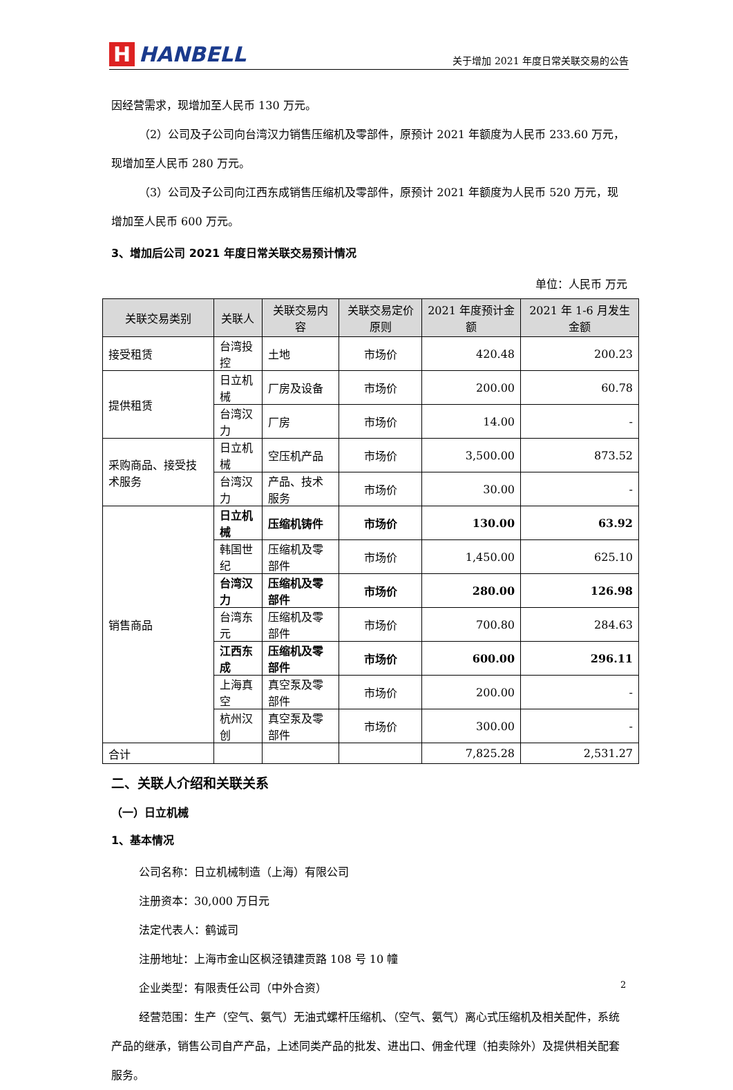H HANBELL
关于增加 2021 年度日常关联交易的公告
因经营需求，现增加至人民币 130 万元。
（2）公司及子公司向台湾汉力销售压缩机及零部件，原预计 2021 年额度为人民币 233.60 万元，现增加至人民币 280 万元。
（3）公司及子公司向江西东成销售压缩机及零部件，原预计 2021 年额度为人民币 520 万元，现增加至人民币 600 万元。
3、增加后公司 2021 年度日常关联交易预计情况
单位：人民币 万元
| 关联交易类别 | 关联人 | 关联交易内容 | 关联交易定价原则 | 2021 年度预计金额 | 2021 年 1-6 月发生金额 |
| --- | --- | --- | --- | --- | --- |
| 接受租赁 | 台湾投控 | 土地 | 市场价 | 420.48 | 200.23 |
| 提供租赁 | 日立机械 | 厂房及设备 | 市场价 | 200.00 | 60.78 |
| | 台湾汉力 | 厂房 | 市场价 | 14.00 | - |
| 采购商品、接受技术服务 | 日立机械 | 空压机产品 | 市场价 | 3,500.00 | 873.52 |
| | 台湾汉力 | 产品、技术服务 | 市场价 | 30.00 | - |
| 销售商品 | 日立机械 | 压缩机铸件 | 市场价 | 130.00 | 63.92 |
| | 韩国世纪 | 压缩机及零部件 | 市场价 | 1,450.00 | 625.10 |
| | 台湾汉力 | 压缩机及零部件 | 市场价 | 280.00 | 126.98 |
| | 台湾东元 | 压缩机及零部件 | 市场价 | 700.80 | 284.63 |
| | 江西东成 | 压缩机及零部件 | 市场价 | 600.00 | 296.11 |
| | 上海真空 | 真空泵及零部件 | 市场价 | 200.00 | - |
| | 杭州汉创 | 真空泵及零部件 | 市场价 | 300.00 | - |
| 合计 | | | | 7,825.28 | 2,531.27 |
二、关联人介绍和关联关系
（一）日立机械
1、基本情况
公司名称：日立机械制造（上海）有限公司
注册资本：30,000 万日元
法定代表人：鹤诚司
注册地址：上海市金山区枫泾镇建贡路 108 号 10 幢
企业类型：有限责任公司（中外合资）
经营范围：生产（空气、氨气）无油式螺杆压缩机、（空气、氨气）离心式压缩机及相关配件，系统产品的继承，销售公司自产产品，上述同类产品的批发、进出口、佣金代理（拍卖除外）及提供相关配套服务。
2